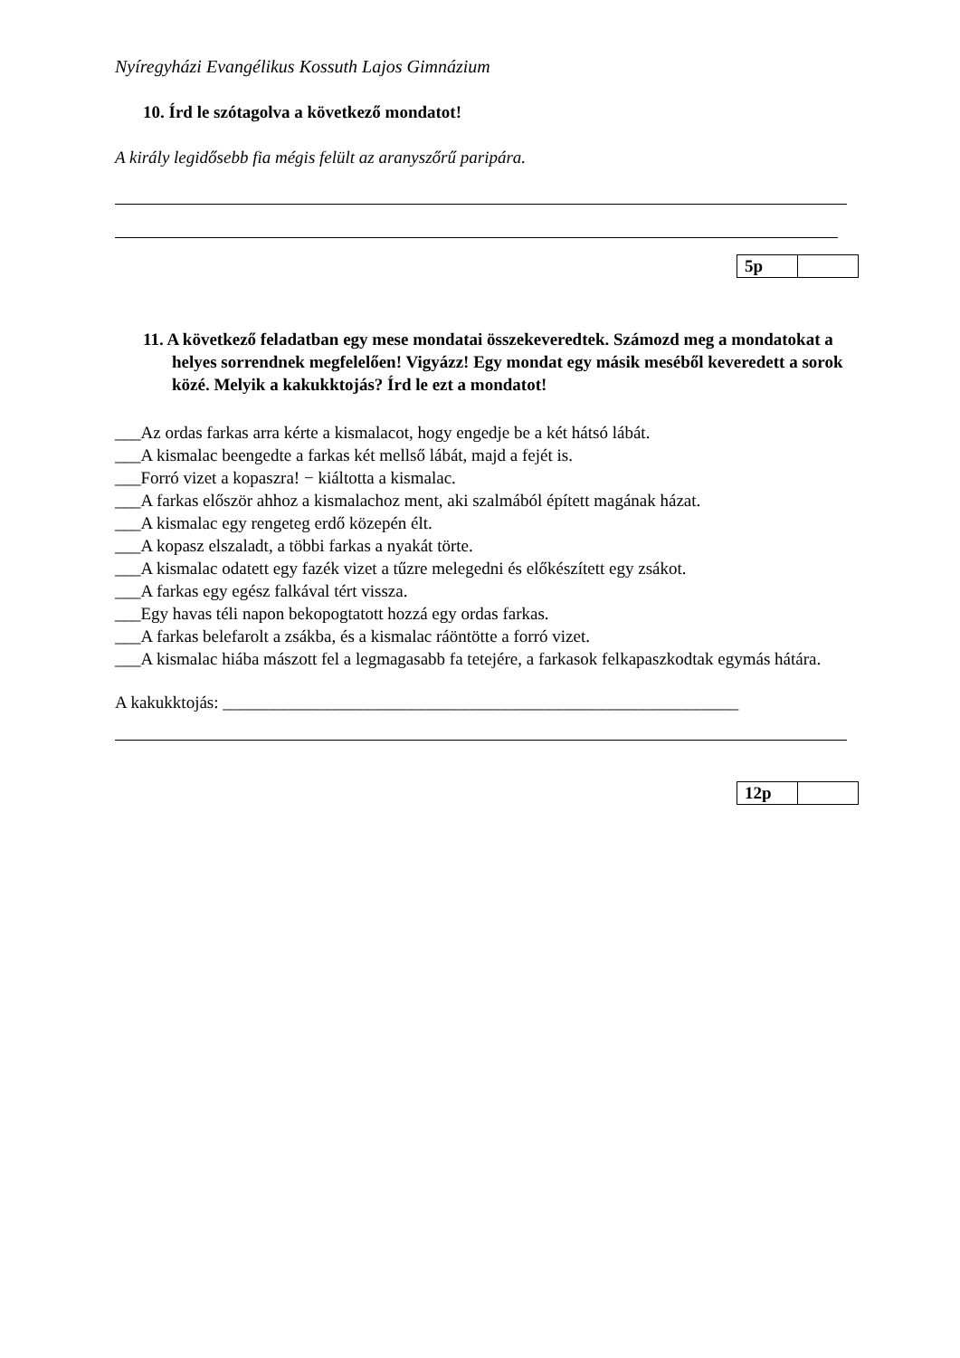Nyíregyházi Evangélikus Kossuth Lajos Gimnázium
10. Írd le szótagolva a következő mondatot!
A király legidősebb fia mégis felült az aranyszőrű paripára.
| 5p | |
11. A következő feladatban egy mese mondatai összekeveredtek. Számozd meg a mondatokat a helyes sorrendnek megfelelően! Vigyázz! Egy mondat egy másik meséből keveredett a sorok közé. Melyik a kakukktojás? Írd le ezt a mondatot!
___Az ordas farkas arra kérte a kismalacot, hogy engedje be a két hátsó lábát.
___A kismalac beengedte a farkas két mellső lábát, majd a fejét is.
___Forró vizet a kopaszra! − kiáltotta a kismalac.
___A farkas először ahhoz a kismalachoz ment, aki szalmából épített magának házat.
___A kismalac egy rengeteg erdő közepén élt.
___A kopasz elszaladt, a többi farkas a nyakát törte.
___A kismalac odatett egy fazék vizet a tűzre melegedni és előkészített egy zsákot.
___A farkas egy egész falkával tért vissza.
___Egy havas téli napon bekopogtatott hozzá egy ordas farkas.
___A farkas belefarolt a zsákba, és a kismalac ráöntötte a forró vizet.
___A kismalac hiába mászott fel a legmagasabb fa tetejére, a farkasok felkapaszkodtak egymás hátára.
A kakukktojás: ____________________________________________________________
| 12p | |